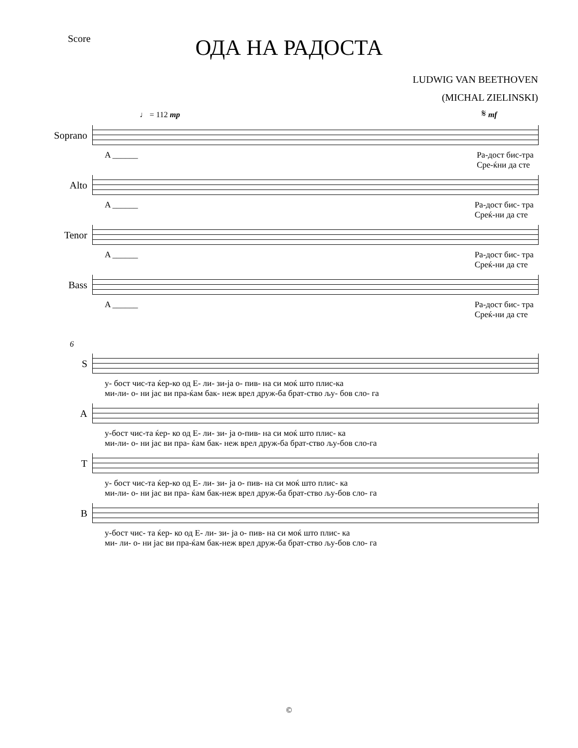Score
ОДА НА РАДОСТА
LUDWIG VAN BEETHOVEN
(MICHAL ZIELINSKI)
♩ = 112 mp 𝄋 mf
Soprano
A ______ Ра-дост бис-тра
Сре-ќни да сте
Alto
A ______ Ра-дост бис- тра
Среќ-ни да сте
Tenor
A ______ Ра-дост бис- тра
Среќ-ни да сте
Bass
A ______ Ра-дост бис- тра
Среќ-ни да сте
6
S
у- бост чис-та ќер-ко од Е- ли- зи-ја о- пив- на си моќ што плис-ка
ми-ли- о- ни јас ви пра-ќам бак- неж врел друж-ба брат-ство љу- бов сло- га
A
у-бост чис-та ќер- ко од Е- ли- зи- ја о-пив- на си моќ што плис- ка
ми-ли- о- ни јас ви пра- ќам бак- неж врел друж-ба брат-ство љу-бов сло-га
T
у- бост чис-та ќер-ко од Е- ли- зи- ја о- пив- на си моќ што плис- ка
ми-ли- о- ни јас ви пра- ќам бак-неж врел друж-ба брат-ство љу-бов сло- га
B
у-бост чис- та ќер- ко од Е- ли- зи- ја о- пив- на си моќ што плис- ка
ми- ли- о- ни јас ви пра-ќам бак-неж врел друж-ба брат-ство љу-бов сло- га
©